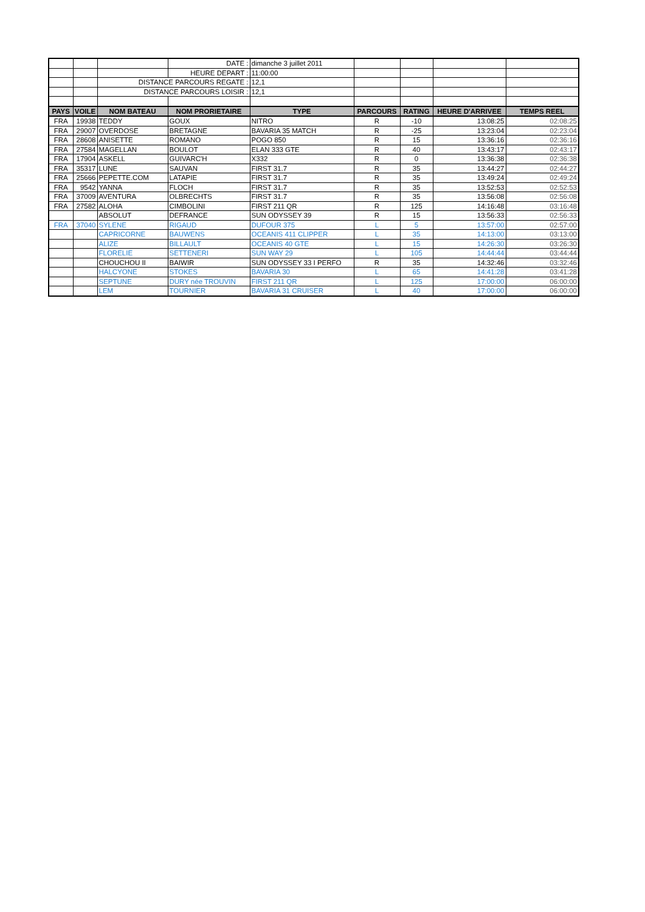| | | | DATE : | dimanche 3 juillet 2011 | | | | |
| | | | HEURE DEPART : | 11:00:00 | | | | |
| | | DISTANCE PARCOURS REGATE : | | 12,1 | | | | |
| | | DISTANCE PARCOURS LOISIR : | | 12,1 | | | | |
| PAYS | VOILE | NOM BATEAU | NOM PRORIETAIRE | TYPE | PARCOURS | RATING | HEURE D'ARRIVEE | TEMPS REEL |
| FRA | 19938 | TEDDY | GOUX | NITRO | R | -10 | 13:08:25 | 02:08:25 |
| FRA | 29007 | OVERDOSE | BRETAGNE | BAVARIA 35 MATCH | R | -25 | 13:23:04 | 02:23:04 |
| FRA | 28608 | ANISETTE | ROMANO | POGO 850 | R | 15 | 13:36:16 | 02:36:16 |
| FRA | 27584 | MAGELLAN | BOULOT | ELAN 333 GTE | R | 40 | 13:43:17 | 02:43:17 |
| FRA | 17904 | ASKELL | GUIVARC'H | X332 | R | 0 | 13:36:38 | 02:36:38 |
| FRA | 35317 | LUNE | SAUVAN | FIRST 31.7 | R | 35 | 13:44:27 | 02:44:27 |
| FRA | 25666 | PEPETTE.COM | LATAPIE | FIRST 31.7 | R | 35 | 13:49:24 | 02:49:24 |
| FRA | 9542 | YANNA | FLOCH | FIRST 31.7 | R | 35 | 13:52:53 | 02:52:53 |
| FRA | 37009 | AVENTURA | OLBRECHTS | FIRST 31.7 | R | 35 | 13:56:08 | 02:56:08 |
| FRA | 27582 | ALOHA | CIMBOLINI | FIRST 211 QR | R | 125 | 14:16:48 | 03:16:48 |
| | | ABSOLUT | DEFRANCE | SUN ODYSSEY 39 | R | 15 | 13:56:33 | 02:56:33 |
| FRA | 37040 | SYLENE | RIGAUD | DUFOUR 375 | L | 5 | 13:57:00 | 02:57:00 |
| | | CAPRICORNE | BAUWENS | OCEANIS 411 CLIPPER | L | 35 | 14:13:00 | 03:13:00 |
| | | ALIZE | BILLAULT | OCEANIS 40 GTE | L | 15 | 14:26:30 | 03:26:30 |
| | | FLORELIE | SETTENERI | SUN WAY 29 | L | 105 | 14:44:44 | 03:44:44 |
| | | CHOUCHOU II | BAIWIR | SUN ODYSSEY 33 I PERFO | R | 35 | 14:32:46 | 03:32:46 |
| | | HALCYONE | STOKES | BAVARIA 30 | L | 65 | 14:41:28 | 03:41:28 |
| | | SEPTUNE | DURY née TROUVIN | FIRST 211 QR | L | 125 | 17:00:00 | 06:00:00 |
| | | LEM | TOURNIER | BAVARIA 31 CRUISER | L | 40 | 17:00:00 | 06:00:00 |